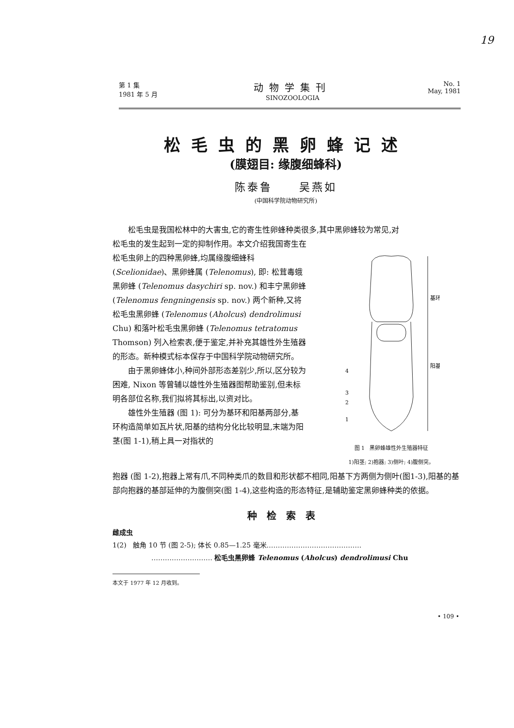19
第 1 集
1981 年 5 月
动物学集刊
SINOZOOLOGIA
No. 1
May, 1981
松毛虫的黑卵蜂记述
(膜翅目: 缘腹细蜂科)
陈泰鲁 吴燕如
(中国科学院动物研究所)
松毛虫是我国松林中的大害虫,它的寄生性卵蜂种类很多,其中黑卵蜂较为常见,对
松毛虫的发生起到一定的抑制作用。本文介绍我国寄生在松毛虫卵上的四种黑卵蜂,均属缘腹细蜂科 (Scelionidae)、黑卵蜂属 (Telenomus), 即: 松茸毒蛾黑卵蜂 (Telenomus dasychiri sp. nov.) 和丰宁黑卵蜂 (Telenomus fengningensis sp. nov.) 两个新种,又将松毛虫黑卵蜂 (Telenomus (Aholcus) dendrolimusi Chu) 和落叶松毛虫黑卵蜂 (Telenomus tetratomus Thomson) 列入检索表,便于鉴定,并补充其雄性外生殖器的形态。新种模式标本保存于中国科学院动物研究所。
由于黑卵蜂体小,种间外部形态差别少,所以,区分较为困难, Nixon 等曾辅以雄性外生殖器图帮助鉴别,但未标明各部位名称,我们拟将其标出,以资对比。
雄性外生殖器 (图 1): 可分为基环和阳基两部分,基环构造简单如瓦片状,阳基的结构分化比较明显,末端为阳茎(图 1-1),稍上具一对指状的
基环
阳基
4
3
2
1
图 1 黑卵蜂雄性外生殖器特征
1)阳茎; 2)抱器; 3)侧叶; 4)腹侧突。
抱器 (图 1-2),抱器上常有爪,不同种类爪的数目和形状都不相同,阳基下方两侧为侧叶(图1-3),阳基的基部向抱器的基部延伸的为腹侧突(图 1-4),这些构造的形态特征,是辅助鉴定黑卵蜂种类的依据。
种检索表
雌成虫
1(2) 触角 10 节 (图 2-5); 体长 0.85—1.25 毫米……………………………………
……………………… 松毛虫黑卵蜂 Telenomus (Aholcus) dendrolimusi Chu
本文于 1977 年 12 月收到。
• 109 •